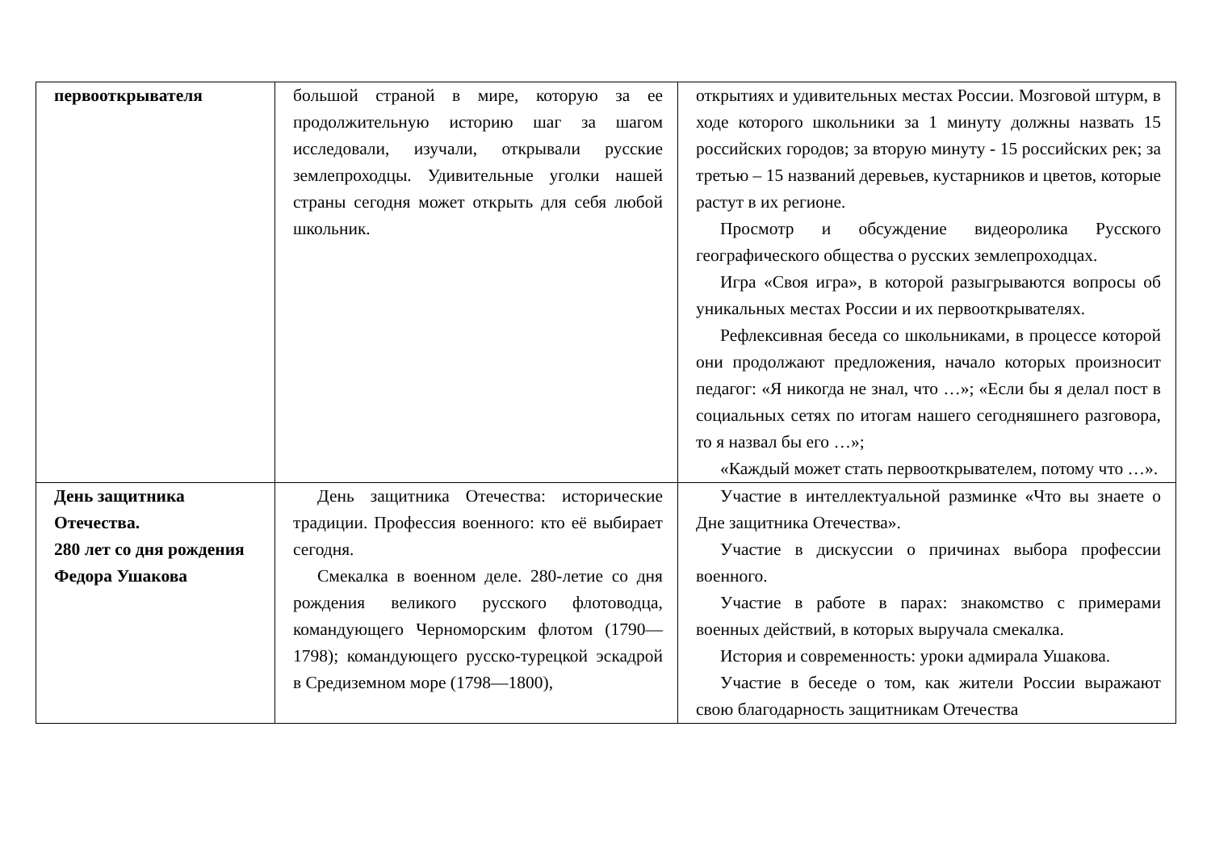| первооткрывателя | большой страной в мире, которую за ее продолжительную историю шаг за шагом исследовали, изучали, открывали русские землепроходцы. Удивительные уголки нашей страны сегодня может открыть для себя любой школьник. | открытиях и удивительных местах России. Мозговой штурм, в ходе которого школьники за 1 минуту должны назвать 15 российских городов; за вторую минуту - 15 российских рек; за третью – 15 названий деревьев, кустарников и цветов, которые растут в их регионе. Просмотр и обсуждение видеоролика Русского географического общества о русских землепроходцах. Игра «Своя игра», в которой разыгрываются вопросы об уникальных местах России и их первооткрывателях. Рефлексивная беседа со школьниками, в процессе которой они продолжают предложения, начало которых произносит педагог: «Я никогда не знал, что …»; «Если бы я делал пост в социальных сетях по итогам нашего сегодняшнего разговора, то я назвал бы его …»; «Каждый может стать первооткрывателем, потому что …». |
| День защитника Отечества. 280 лет со дня рождения Федора Ушакова | День защитника Отечества: исторические традиции. Профессия военного: кто её выбирает сегодня. Смекалка в военном деле. 280-летие со дня рождения великого русского флотоводца, командующего Черноморским флотом (1790—1798); командующего русско-турецкой эскадрой в Средиземном море (1798—1800), | Участие в интеллектуальной разминке «Что вы знаете о Дне защитника Отечества». Участие в дискуссии о причинах выбора профессии военного. Участие в работе в парах: знакомство с примерами военных действий, в которых выручала смекалка. История и современность: уроки адмирала Ушакова. Участие в беседе о том, как жители России выражают свою благодарность защитникам Отечества |